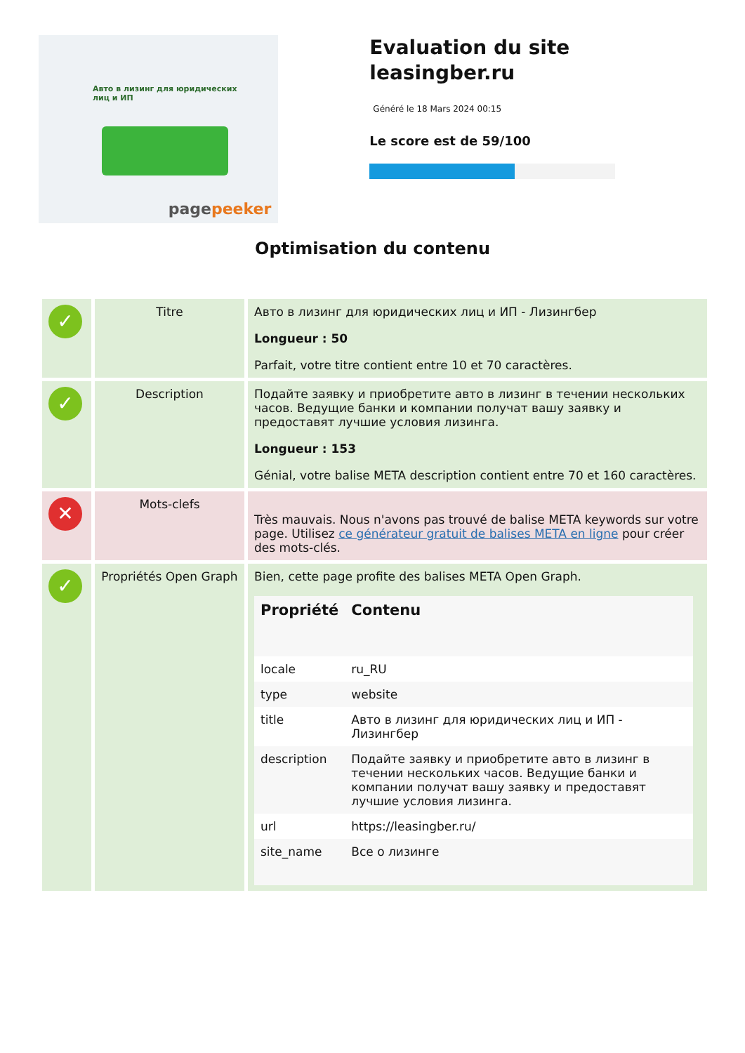Авто в лизинг для юридических лиц и ИП
pagepeeker
Evaluation du site leasingber.ru
Généré le 18 Mars 2024 00:15
Le score est de 59/100
Optimisation du contenu
| ✓ | Titre | Авто в лизинг для юридических лиц и ИП - Лизингбер Longueur : 50 Parfait, votre titre contient entre 10 et 70 caractères. |
| ✓ | Description | Подайте заявку и приобретите авто в лизинг в течении нескольких часов. Ведущие банки и компании получат вашу заявку и предоставят лучшие условия лизинга. Longueur : 153 Génial, votre balise META description contient entre 70 et 160 caractères. |
| ✕ | Mots-clefs | Très mauvais. Nous n'avons pas trouvé de balise META keywords sur votre page. Utilisez ce générateur gratuit de balises META en ligne pour créer des mots-clés. |
| ✓ | Propriétés Open Graph | Bien, cette page profite des balises META Open Graph. / Propriété / Contenu / / --- / --- / / locale / ru_RU / / type / website / / title / Авто в лизинг для юридических лиц и ИП - Лизингбер / / description / Подайте заявку и приобретите авто в лизинг в течении нескольких часов. Ведущие банки и компании получат вашу заявку и предоставят лучшие условия лизинга. / / url / https://leasingber.ru/ / / site_name / Все о лизинге / |